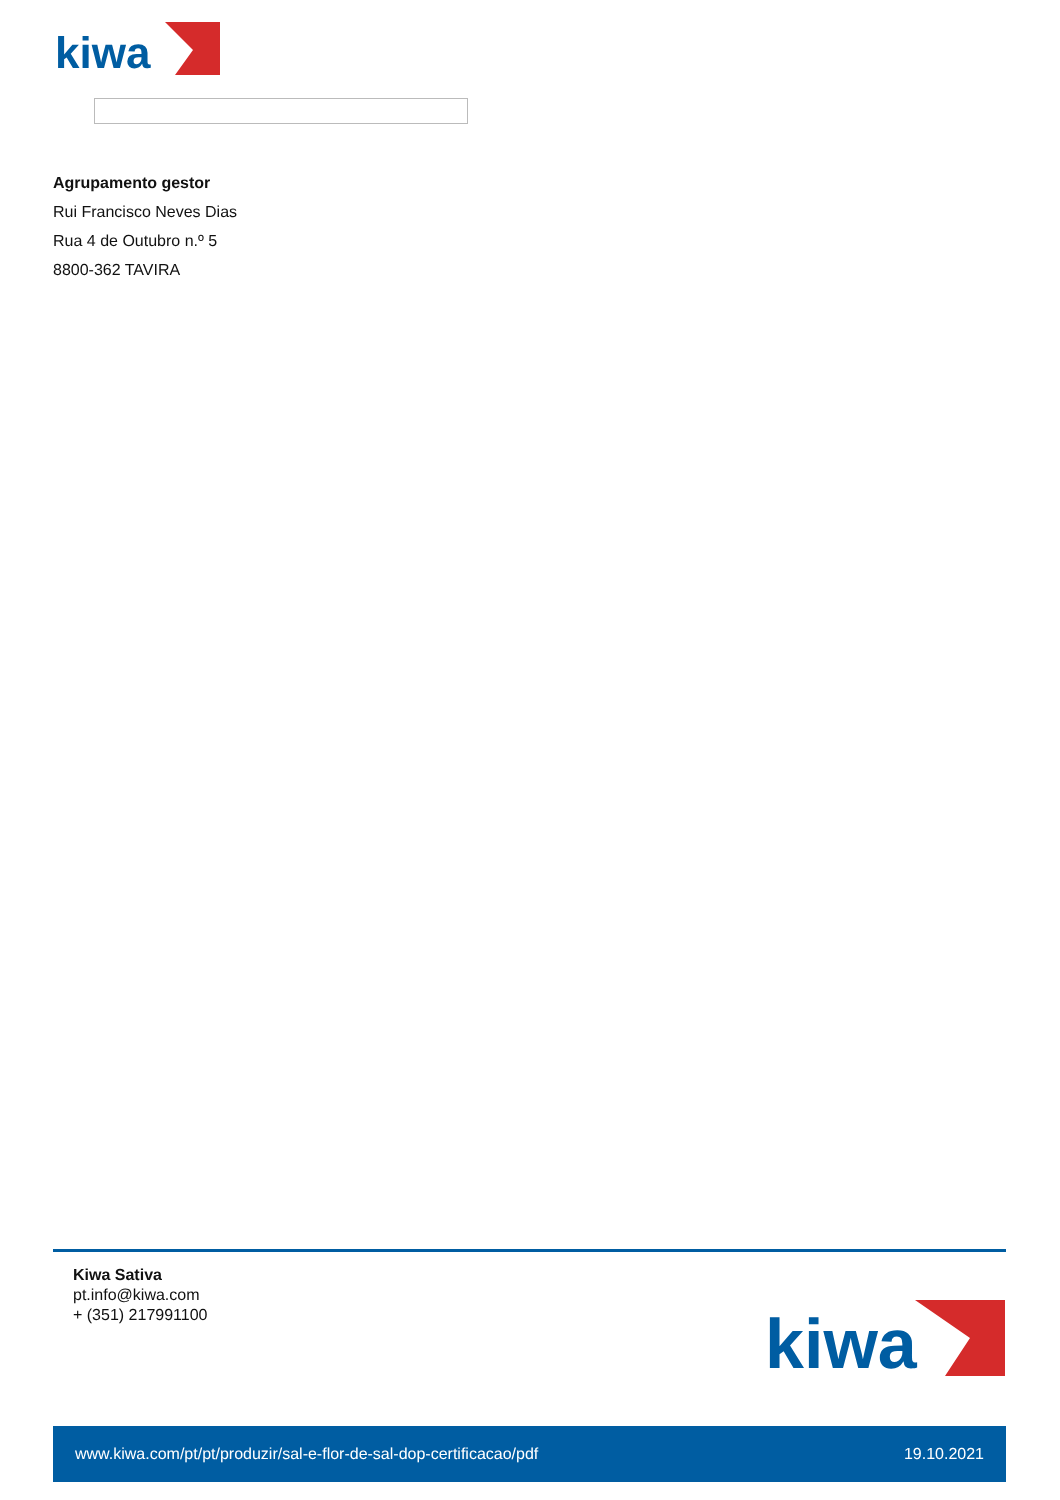kiwa
Agrupamento gestor
Rui Francisco Neves Dias
Rua 4 de Outubro n.º 5
8800-362 TAVIRA
Kiwa Sativa
pt.info@kiwa.com
+ (351) 217991100
kiwa
www.kiwa.com/pt/pt/produzir/sal-e-flor-de-sal-dop-certificacao/pdf 19.10.2021